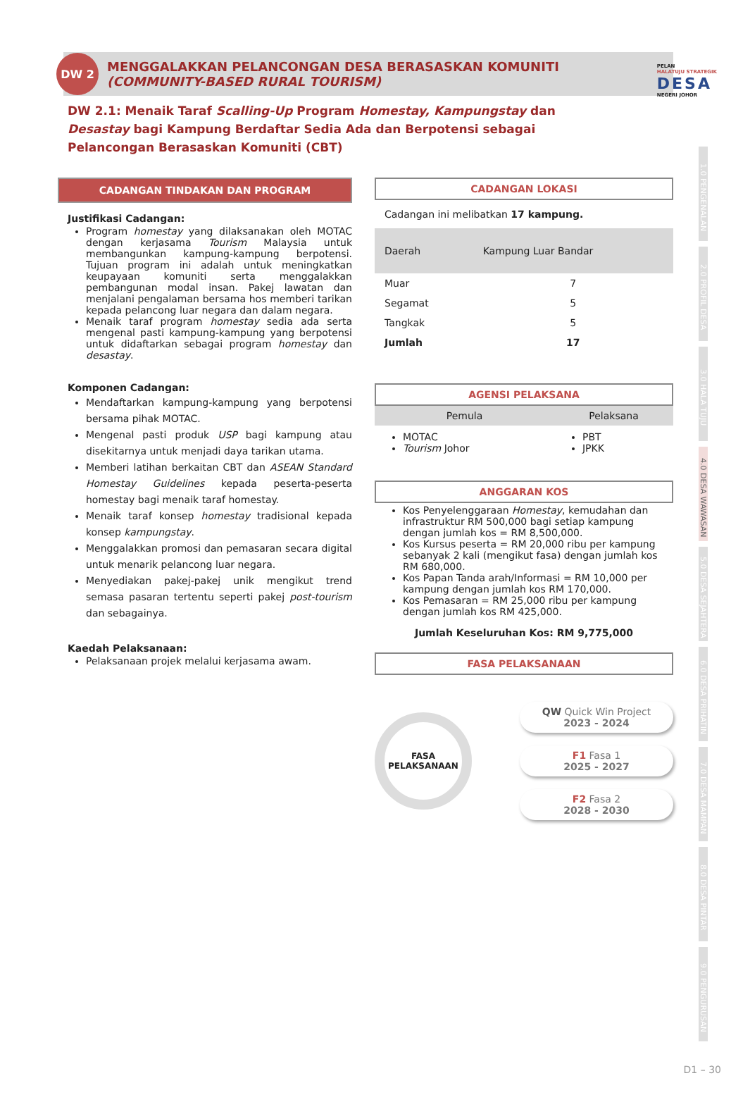PELAN
HALATUJU STRATEGIK
DESA
NEGERI JOHOR
DW 2
MENGGALAKKAN PELANCONGAN DESA BERASASKAN KOMUNITI
(COMMUNITY-BASED RURAL TOURISM)
DW 2.1: Menaik Taraf Scalling-Up Program Homestay, Kampungstay dan Desastay bagi Kampung Berdaftar Sedia Ada dan Berpotensi sebagai Pelancongan Berasaskan Komuniti (CBT)
CADANGAN TINDAKAN DAN PROGRAM
Justifikasi Cadangan:
Program homestay yang dilaksanakan oleh MOTAC dengan kerjasama Tourism Malaysia untuk membangunkan kampung-kampung berpotensi. Tujuan program ini adalah untuk meningkatkan keupayaan komuniti serta menggalakkan pembangunan modal insan. Pakej lawatan dan menjalani pengalaman bersama hos memberi tarikan kepada pelancong luar negara dan dalam negara.
Menaik taraf program homestay sedia ada serta mengenal pasti kampung-kampung yang berpotensi untuk didaftarkan sebagai program homestay dan desastay.
Komponen Cadangan:
Mendaftarkan kampung-kampung yang berpotensi bersama pihak MOTAC.
Mengenal pasti produk USP bagi kampung atau disekitarnya untuk menjadi daya tarikan utama.
Memberi latihan berkaitan CBT dan ASEAN Standard Homestay Guidelines kepada peserta-peserta homestay bagi menaik taraf homestay.
Menaik taraf konsep homestay tradisional kepada konsep kampungstay.
Menggalakkan promosi dan pemasaran secara digital untuk menarik pelancong luar negara.
Menyediakan pakej-pakej unik mengikut trend semasa pasaran tertentu seperti pakej post-tourism dan sebagainya.
Kaedah Pelaksanaan:
Pelaksanaan projek melalui kerjasama awam.
CADANGAN LOKASI
Cadangan ini melibatkan 17 kampung.
| Daerah | Kampung Luar Bandar |
| --- | --- |
| Muar | 7 |
| Segamat | 5 |
| Tangkak | 5 |
| Jumlah | 17 |
AGENSI PELAKSANA
| Pemula | Pelaksana |
| --- | --- |
| MOTAC Tourism Johor | PBT JPKK |
ANGGARAN KOS
Kos Penyelenggaraan Homestay, kemudahan dan infrastruktur RM 500,000 bagi setiap kampung dengan jumlah kos = RM 8,500,000.
Kos Kursus peserta = RM 20,000 ribu per kampung sebanyak 2 kali (mengikut fasa) dengan jumlah kos RM 680,000.
Kos Papan Tanda arah/Informasi = RM 10,000 per kampung dengan jumlah kos RM 170,000.
Kos Pemasaran = RM 25,000 ribu per kampung dengan jumlah kos RM 425,000.
Jumlah Keseluruhan Kos: RM 9,775,000
FASA PELAKSANAAN
FASA
PELAKSANAAN
QW Quick Win Project
2023 - 2024
F1 Fasa 1
2025 - 2027
F2 Fasa 2
2028 - 2030
1.0 PENGENALAN
2.0 PROFIL DESA
3.0 HALA TUJU
4.0 DESA WAWASAN
5.0 DESA SEJAHTERA
6.0 DESA PRIHATIN
7.0 DESA MAMPAN
8.0 DESA PINTAR
9.0 PENGURUSAN
D1 – 30